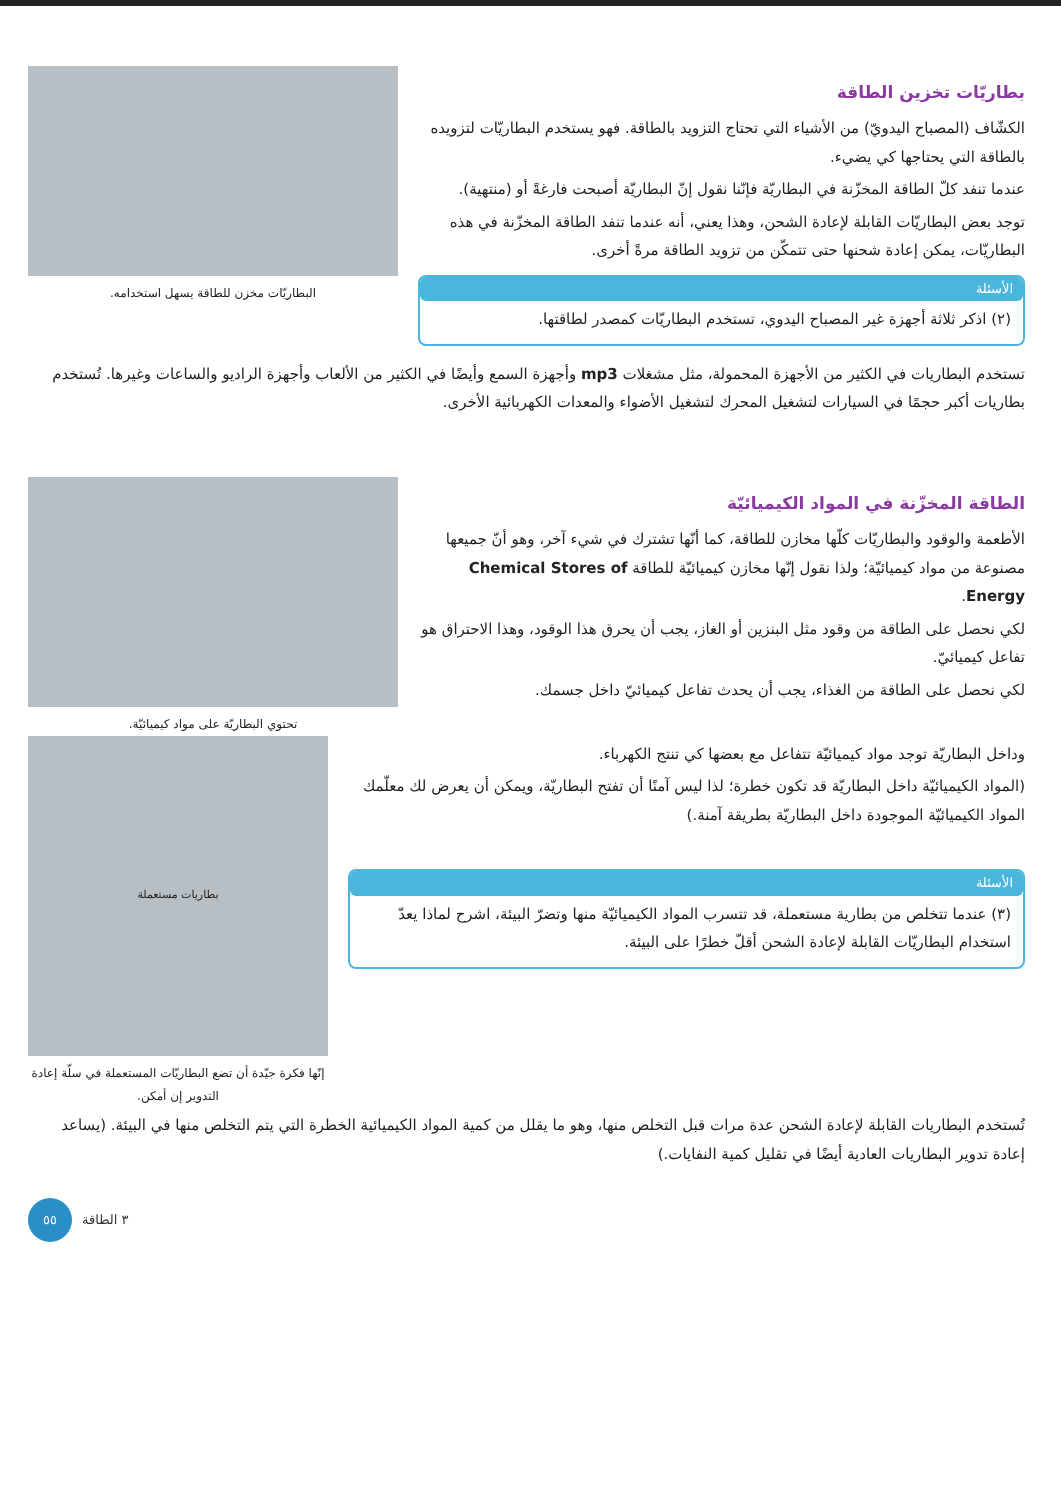بطاريّات تخزين الطاقة
الكشّاف (المصباح اليدويّ) من الأشياء التي تحتاج التزويد بالطاقة. فهو يستخدم البطاريّات لتزويده بالطاقة التي يحتاجها كي يضيء.
عندما تنفد كلّ الطاقة المخزّنة في البطاريّة فإنّنا نقول إنّ البطاريّة أصبحت فارغةً أو (منتهية).
توجد بعض البطاريّات القابلة لإعادة الشحن، وهذا يعني، أنه عندما تنفد الطاقة المخزّنة في هذه البطاريّات، يمكن إعادة شحنها حتى تتمكّن من تزويد الطاقة مرةً أخرى.
الأسئلة
(٢) اذكر ثلاثة أجهزة غير المصباح اليدوي، تستخدم البطاريّات كمصدر لطاقتها.
البطاريّات مخزن للطاقة يسهل استخدامه.
تستخدم البطاريات في الكثير من الأجهزة المحمولة، مثل مشغلات mp3 وأجهزة السمع وأيضًا في الكثير من الألعاب وأجهزة الراديو والساعات وغيرها. تُستخدم بطاريات أكبر حجمًا في السيارات لتشغيل المحرك لتشغيل الأضواء والمعدات الكهربائية الأخرى.
الطاقة المخزّنة في المواد الكيميائيّة
الأطعمة والوقود والبطاريّات كلّها مخازن للطاقة، كما أنّها تشترك في شيء آخر، وهو أنّ جميعها مصنوعة من مواد كيميائيّة؛ ولذا نقول إنّها مخازن كيميائيّة للطاقة Chemical Stores of Energy.
لكي نحصل على الطاقة من وقود مثل البنزين أو الغاز، يجب أن يحرق هذا الوقود، وهذا الاحتراق هو تفاعل كيميائيّ.
لكي نحصل على الطاقة من الغذاء، يجب أن يحدث تفاعل كيميائيّ داخل جسمك.
تحتوي البطاريّة على مواد كيميائيّة.
وداخل البطاريّة توجد مواد كيميائيّة تتفاعل مع بعضها كي تنتج الكهرباء.
(المواد الكيميائيّة داخل البطاريّة قد تكون خطرة؛ لذا ليس آمنًا أن تفتح البطاريّة، ويمكن أن يعرض لك معلّمك المواد الكيميائيّة الموجودة داخل البطاريّة بطريقة آمنة.)
الأسئلة
(٣) عندما تتخلص من بطارية مستعملة، قد تتسرب المواد الكيميائيّة منها وتضرّ البيئة، اشرح لماذا يعدّ استخدام البطاريّات القابلة لإعادة الشحن أقلّ خطرًا على البيئة.
بطاريات مستعملة
إنّها فكرة جيّدة أن تضع البطاريّات المستعملة في سلّة إعادة التدوير إن أمكن.
تُستخدم البطاريات القابلة لإعادة الشحن عدة مرات قبل التخلص منها، وهو ما يقلل من كمية المواد الكيميائية الخطرة التي يتم التخلص منها في البيئة. (يساعد إعادة تدوير البطاريات العادية أيضًا في تقليل كمية النفايات.)
٣ الطاقة
٥٥